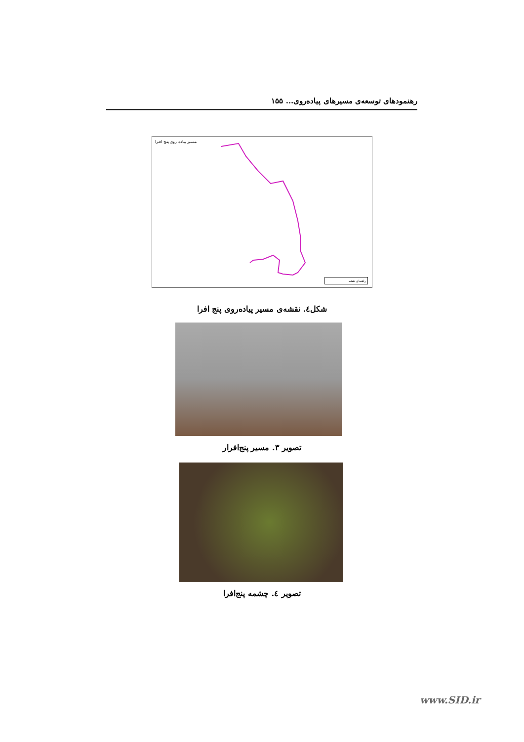رهنمودهای توسعه‌ی مسیرهای پیاده‌روی... ۱۵۵
مسـیر پیـاده روی پنـج افـرا
راهنمای نقشه
شکل٤. نقشه‌ی مسیر پیاده‌روی پنج افرا
تصویر ۳. مسیر پنج‌افرار
تصویر ٤. چشمه پنج‌افرا
www.SID.ir